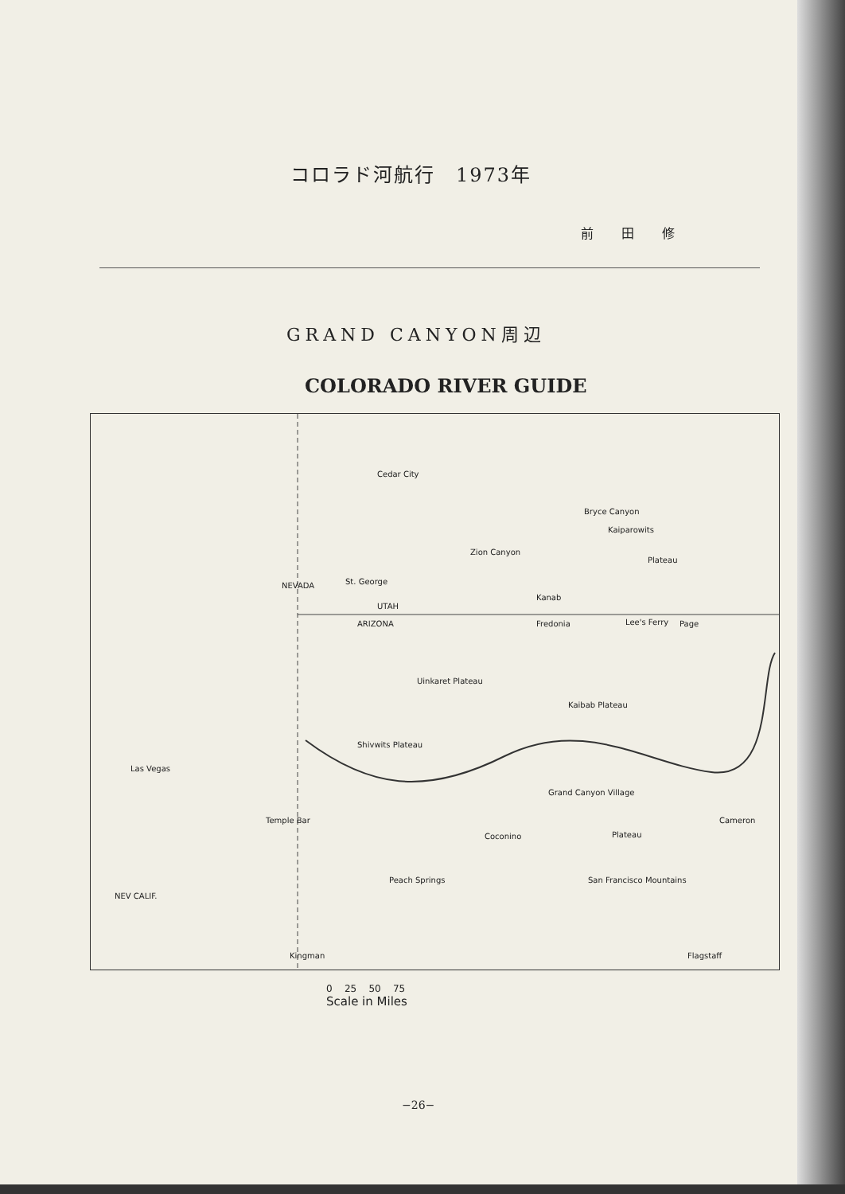コロラド河航行　1973年
前 田 修
GRAND CANYON周辺
COLORADO RIVER GUIDE
Cedar City
Bryce Canyon
Kaiparowits
Plateau
Zion Canyon
St. George
UTAH
ARIZONA
Kanab
Fredonia Lee's Ferry Page
Uinkaret Plateau
Kaibab Plateau
Shivwits Plateau
Las Vegas
Temple Bar
Grand Canyon Village
Coconino Plateau
Cameron
Peach Springs San Francisco Mountains
Kingman Flagstaff
NEVADA
NEV CALIF.
0 25 50 75
Scale in Miles
−26−